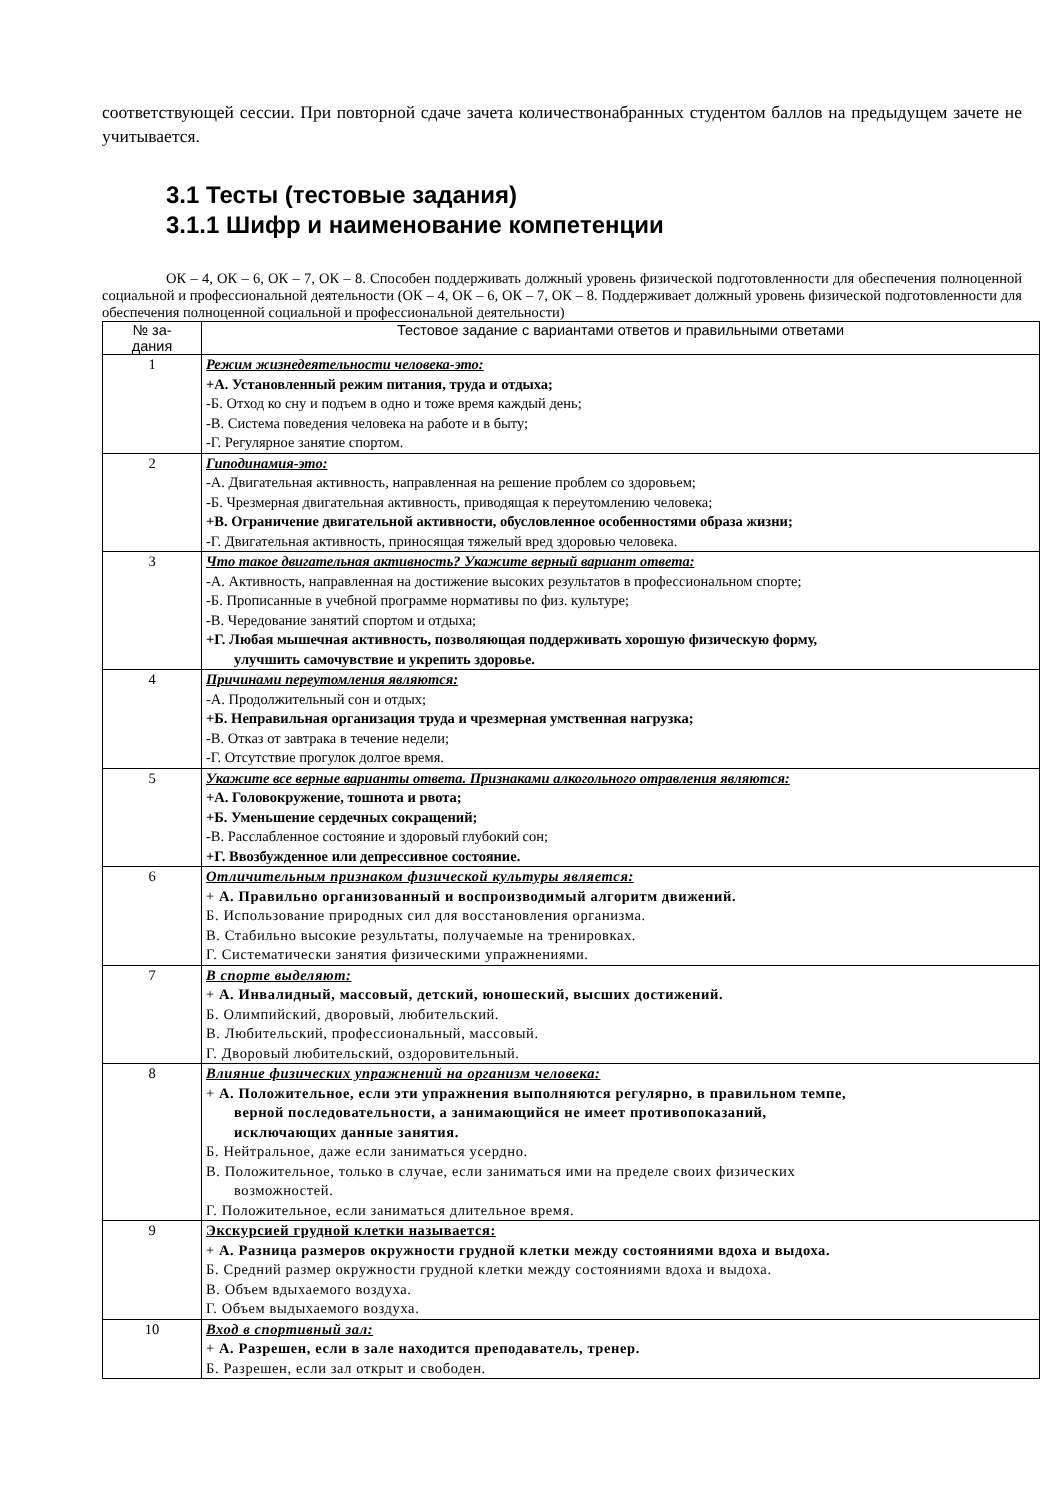соответствующей сессии. При повторной сдаче зачета количествонабранных студентом баллов на предыдущем зачете не учитывается.
3.1 Тесты (тестовые задания)
3.1.1 Шифр и наименование компетенции
ОК – 4, ОК – 6, ОК – 7, ОК – 8. Способен поддерживать должный уровень физической подготовленности для обеспечения полноценной социальной и профессиональной деятельности (ОК – 4, ОК – 6, ОК – 7, ОК – 8. Поддерживает должный уровень физической подготовленности для обеспечения полноценной социальной и профессиональной деятельности)
| № за- дания | Тестовое задание с вариантами ответов и правильными ответами |
| --- | --- |
| 1 | Режим жизнедеятельности человека-это: +А. Установленный режим питания, труда и отдыха; -Б. Отход ко сну и подъем в одно и тоже время каждый день; -В. Система поведения человека на работе и в быту; -Г. Регулярное занятие спортом. |
| 2 | Гиподинамия-это: -А. Двигательная активность, направленная на решение проблем со здоровьем; -Б. Чрезмерная двигательная активность, приводящая к переутомлению человека; +В. Ограничение двигательной активности, обусловленное особенностями образа жизни; -Г. Двигательная активность, приносящая тяжелый вред здоровью человека. |
| 3 | Что такое двигательная активность? Укажите верный вариант ответа: -А. Активность, направленная на достижение высоких результатов в профессиональном спорте; -Б. Прописанные в учебной программе нормативы по физ. культуре; -В. Чередование занятий спортом и отдыха; +Г. Любая мышечная активность, позволяющая поддерживать хорошую физическую форму, улучшить самочувствие и укрепить здоровье. |
| 4 | Причинами переутомления являются: -А. Продолжительный сон и отдых; +Б. Неправильная организация труда и чрезмерная умственная нагрузка; -В. Отказ от завтрака в течение недели; -Г. Отсутствие прогулок долгое время. |
| 5 | Укажите все верные варианты ответа. Признаками алкогольного отравления являются: +А. Головокружение, тошнота и рвота; +Б. Уменьшение сердечных сокращений; -В. Расслабленное состояние и здоровый глубокий сон; +Г. Ввозбужденное или депрессивное состояние. |
| 6 | Отличительным признаком физической культуры является: + А. Правильно организованный и воспроизводимый алгоритм движений. Б. Использование природных сил для восстановления организма. В. Стабильно высокие результаты, получаемые на тренировках. Г. Систематически занятия физическими упражнениями. |
| 7 | В спорте выделяют: + А. Инвалидный, массовый, детский, юношеский, высших достижений. Б. Олимпийский, дворовый, любительский. В. Любительский, профессиональный, массовый. Г. Дворовый любительский, оздоровительный. |
| 8 | Влияние физических упражнений на организм человека: + А. Положительное, если эти упражнения выполняются регулярно, в правильном темпе, верной последовательности, а занимающийся не имеет противопоказаний, исключающих данные занятия. Б. Нейтральное, даже если заниматься усердно. В. Положительное, только в случае, если заниматься ими на пределе своих физических возможностей. Г. Положительное, если заниматься длительное время. |
| 9 | Экскурсией грудной клетки называется: + А. Разница размеров окружности грудной клетки между состояниями вдоха и выдоха. Б. Средний размер окружности грудной клетки между состояниями вдоха и выдоха. В. Объем вдыхаемого воздуха. Г. Объем выдыхаемого воздуха. |
| 10 | Вход в спортивный зал: + А. Разрешен, если в зале находится преподаватель, тренер. Б. Разрешен, если зал открыт и свободен. |